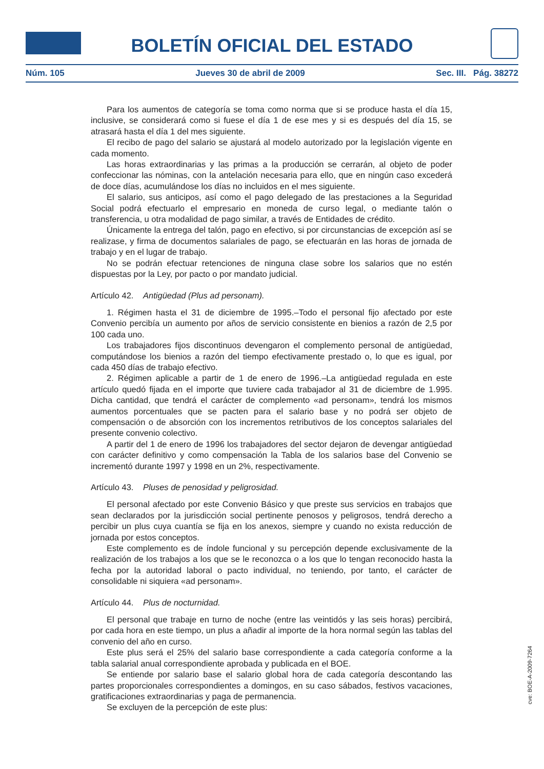BOLETÍN OFICIAL DEL ESTADO
Núm. 105 Jueves 30 de abril de 2009 Sec. III. Pág. 38272
Para los aumentos de categoría se toma como norma que si se produce hasta el día 15, inclusive, se considerará como si fuese el día 1 de ese mes y si es después del día 15, se atrasará hasta el día 1 del mes siguiente.
El recibo de pago del salario se ajustará al modelo autorizado por la legislación vigente en cada momento.
Las horas extraordinarias y las primas a la producción se cerrarán, al objeto de poder confeccionar las nóminas, con la antelación necesaria para ello, que en ningún caso excederá de doce días, acumulándose los días no incluidos en el mes siguiente.
El salario, sus anticipos, así como el pago delegado de las prestaciones a la Seguridad Social podrá efectuarlo el empresario en moneda de curso legal, o mediante talón o transferencia, u otra modalidad de pago similar, a través de Entidades de crédito.
Únicamente la entrega del talón, pago en efectivo, si por circunstancias de excepción así se realizase, y firma de documentos salariales de pago, se efectuarán en las horas de jornada de trabajo y en el lugar de trabajo.
No se podrán efectuar retenciones de ninguna clase sobre los salarios que no estén dispuestas por la Ley, por pacto o por mandato judicial.
Artículo 42. Antigüedad (Plus ad personam).
1. Régimen hasta el 31 de diciembre de 1995.–Todo el personal fijo afectado por este Convenio percibía un aumento por años de servicio consistente en bienios a razón de 2,5 por 100 cada uno.
Los trabajadores fijos discontinuos devengaron el complemento personal de antigüedad, computándose los bienios a razón del tiempo efectivamente prestado o, lo que es igual, por cada 450 días de trabajo efectivo.
2. Régimen aplicable a partir de 1 de enero de 1996.–La antigüedad regulada en este artículo quedó fijada en el importe que tuviere cada trabajador al 31 de diciembre de 1.995. Dicha cantidad, que tendrá el carácter de complemento «ad personam», tendrá los mismos aumentos porcentuales que se pacten para el salario base y no podrá ser objeto de compensación o de absorción con los incrementos retributivos de los conceptos salariales del presente convenio colectivo.
A partir del 1 de enero de 1996 los trabajadores del sector dejaron de devengar antigüedad con carácter definitivo y como compensación la Tabla de los salarios base del Convenio se incrementó durante 1997 y 1998 en un 2%, respectivamente.
Artículo 43. Pluses de penosidad y peligrosidad.
El personal afectado por este Convenio Básico y que preste sus servicios en trabajos que sean declarados por la jurisdicción social pertinente penosos y peligrosos, tendrá derecho a percibir un plus cuya cuantía se fija en los anexos, siempre y cuando no exista reducción de jornada por estos conceptos.
Este complemento es de índole funcional y su percepción depende exclusivamente de la realización de los trabajos a los que se le reconozca o a los que lo tengan reconocido hasta la fecha por la autoridad laboral o pacto individual, no teniendo, por tanto, el carácter de consolidable ni siquiera «ad personam».
Artículo 44. Plus de nocturnidad.
El personal que trabaje en turno de noche (entre las veintidós y las seis horas) percibirá, por cada hora en este tiempo, un plus a añadir al importe de la hora normal según las tablas del convenio del año en curso.
Este plus será el 25% del salario base correspondiente a cada categoría conforme a la tabla salarial anual correspondiente aprobada y publicada en el BOE.
Se entiende por salario base el salario global hora de cada categoría descontando las partes proporcionales correspondientes a domingos, en su caso sábados, festivos vacaciones, gratificaciones extraordinarias y paga de permanencia.
Se excluyen de la percepción de este plus:
cve: BOE-A-2009-7264